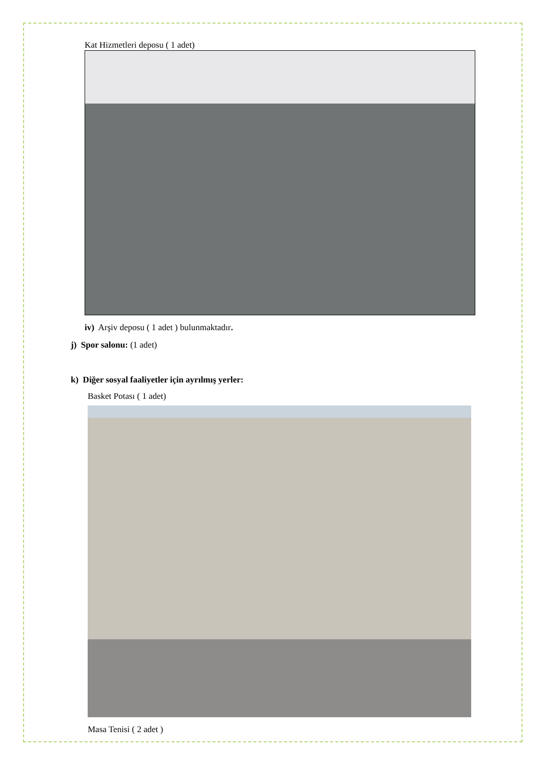Kat Hizmetleri deposu ( 1 adet)
iv) Arşiv deposu ( 1 adet ) bulunmaktadır.
j) Spor salonu: (1 adet)
k) Diğer sosyal faaliyetler için ayrılmış yerler:
Basket Potası ( 1 adet)
Masa Tenisi ( 2 adet )